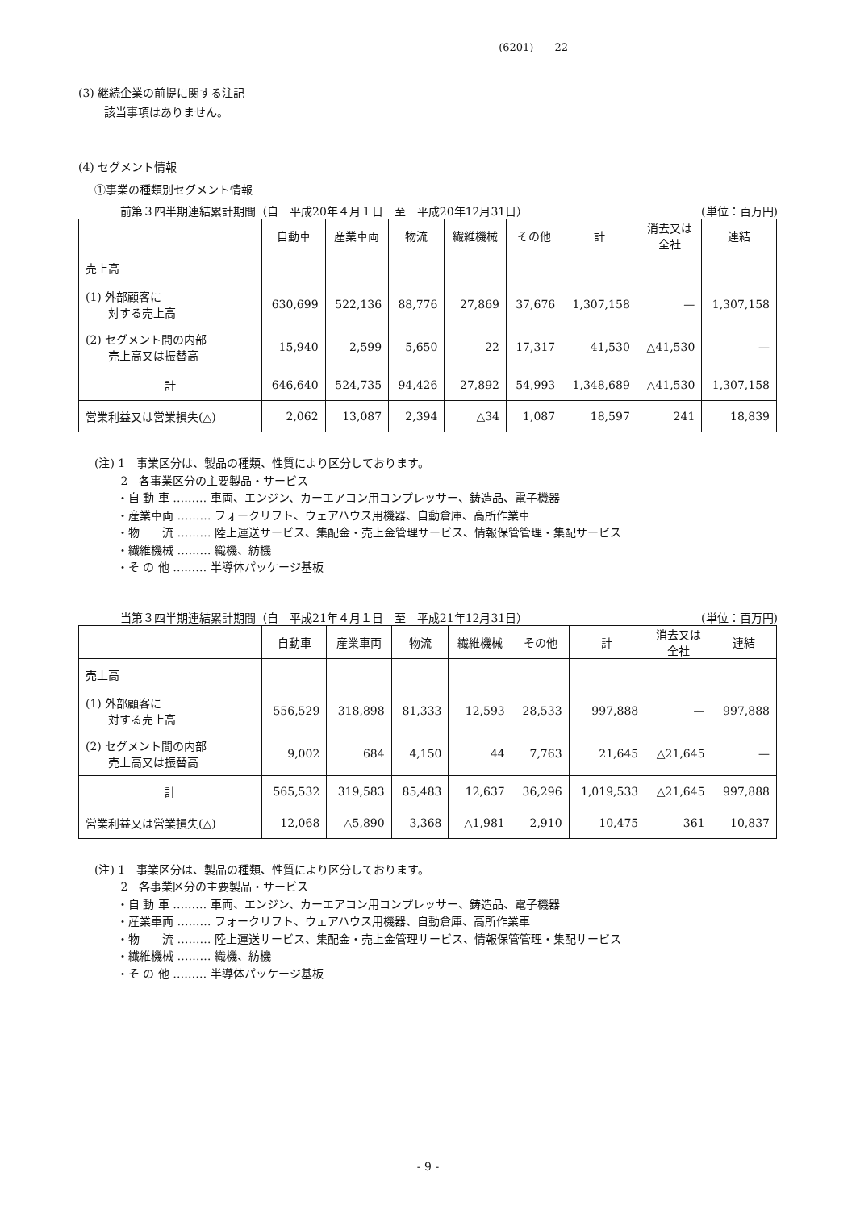(6201)　　22
(3) 継続企業の前提に関する注記
該当事項はありません。
(4) セグメント情報
①事業の種類別セグメント情報
前第３四半期連結累計期間（自　平成20年４月１日　至　平成20年12月31日） (単位：百万円)
| | 自動車 | 産業車両 | 物流 | 繊維機械 | その他 | 計 | 消去又は 全社 | 連結 |
| --- | --- | --- | --- | --- | --- | --- | --- | --- |
| 売上高 | | | | | | | | |
| (1) 外部顧客に 対する売上高 | 630,699 | 522,136 | 88,776 | 27,869 | 37,676 | 1,307,158 | — | 1,307,158 |
| (2) セグメント間の内部 売上高又は振替高 | 15,940 | 2,599 | 5,650 | 22 | 17,317 | 41,530 | △41,530 | — |
| 計 | 646,640 | 524,735 | 94,426 | 27,892 | 54,993 | 1,348,689 | △41,530 | 1,307,158 |
| 営業利益又は営業損失(△) | 2,062 | 13,087 | 2,394 | △34 | 1,087 | 18,597 | 241 | 18,839 |
(注) 1　事業区分は、製品の種類、性質により区分しております。
　　 2　各事業区分の主要製品・サービス
　　・自 動 車 ……… 車両、エンジン、カーエアコン用コンプレッサー、鋳造品、電子機器
　　・産業車両 ……… フォークリフト、ウェアハウス用機器、自動倉庫、高所作業車
　　・物　　流 ……… 陸上運送サービス、集配金・売上金管理サービス、情報保管管理・集配サービス
　　・繊維機械 ……… 織機、紡機
　　・そ の 他 ……… 半導体パッケージ基板
当第３四半期連結累計期間（自　平成21年４月１日　至　平成21年12月31日） (単位：百万円)
| | 自動車 | 産業車両 | 物流 | 繊維機械 | その他 | 計 | 消去又は 全社 | 連結 |
| --- | --- | --- | --- | --- | --- | --- | --- | --- |
| 売上高 | | | | | | | | |
| (1) 外部顧客に 対する売上高 | 556,529 | 318,898 | 81,333 | 12,593 | 28,533 | 997,888 | — | 997,888 |
| (2) セグメント間の内部 売上高又は振替高 | 9,002 | 684 | 4,150 | 44 | 7,763 | 21,645 | △21,645 | — |
| 計 | 565,532 | 319,583 | 85,483 | 12,637 | 36,296 | 1,019,533 | △21,645 | 997,888 |
| 営業利益又は営業損失(△) | 12,068 | △5,890 | 3,368 | △1,981 | 2,910 | 10,475 | 361 | 10,837 |
(注) 1　事業区分は、製品の種類、性質により区分しております。
　　 2　各事業区分の主要製品・サービス
　　・自 動 車 ……… 車両、エンジン、カーエアコン用コンプレッサー、鋳造品、電子機器
　　・産業車両 ……… フォークリフト、ウェアハウス用機器、自動倉庫、高所作業車
　　・物　　流 ……… 陸上運送サービス、集配金・売上金管理サービス、情報保管管理・集配サービス
　　・繊維機械 ……… 織機、紡機
　　・そ の 他 ……… 半導体パッケージ基板
- 9 -